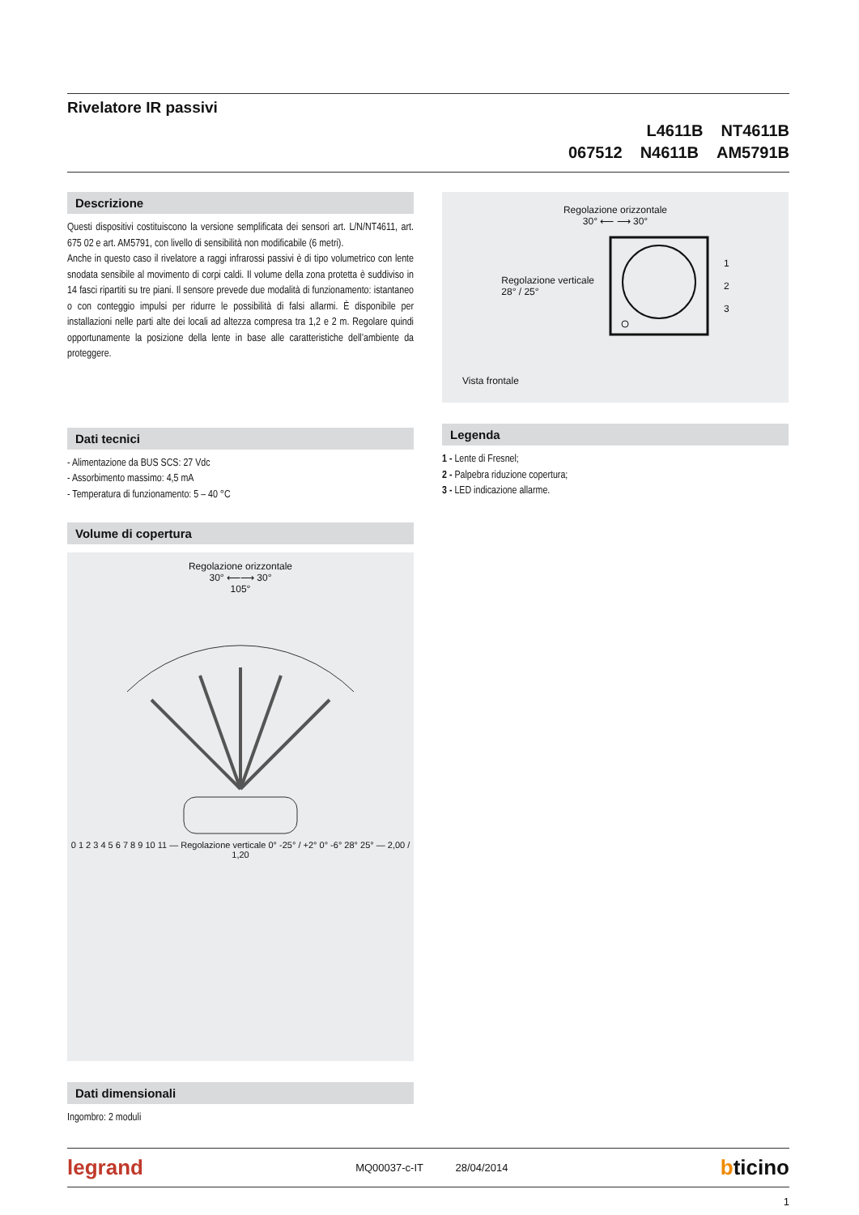Rivelatore IR passivi
L4611B NT4611B
067512 N4611B AM5791B
Descrizione
Questi dispositivi costituiscono la versione semplificata dei sensori art. L/N/NT4611, art. 675 02 e art. AM5791, con livello di sensibilità non modificabile (6 metri).
Anche in questo caso il rivelatore a raggi infrarossi passivi è di tipo volumetrico con lente snodata sensibile al movimento di corpi caldi. Il volume della zona protetta è suddiviso in 14 fasci ripartiti su tre piani. Il sensore prevede due modalità di funzionamento: istantaneo o con conteggio impulsi per ridurre le possibilità di falsi allarmi. È disponibile per installazioni nelle parti alte dei locali ad altezza compresa tra 1,2 e 2 m. Regolare quindi opportunamente la posizione della lente in base alle caratteristiche dell’ambiente da proteggere.
Dati tecnici
- Alimentazione da BUS SCS: 27 Vdc
- Assorbimento massimo: 4,5 mA
- Temperatura di funzionamento: 5 – 40 °C
Volume di copertura
Regolazione orizzontale
30° ⟵⟶ 30°
105°
0 1 2 3 4 5 6 7 8 9 10 11 — Regolazione verticale 0° -25° / +2° 0° -6° 28° 25° — 2,00 / 1,20
Dati dimensionali
Ingombro: 2 moduli
Regolazione orizzontale
30° ⟵ ⟶ 30°
Regolazione verticale
28° / 25°
1
2
3
Vista frontale
Legenda
1 - Lente di Fresnel;
2 - Palpebra riduzione copertura;
3 - LED indicazione allarme.
legrand MQ00037-c-IT 28/04/2014 bticino
1